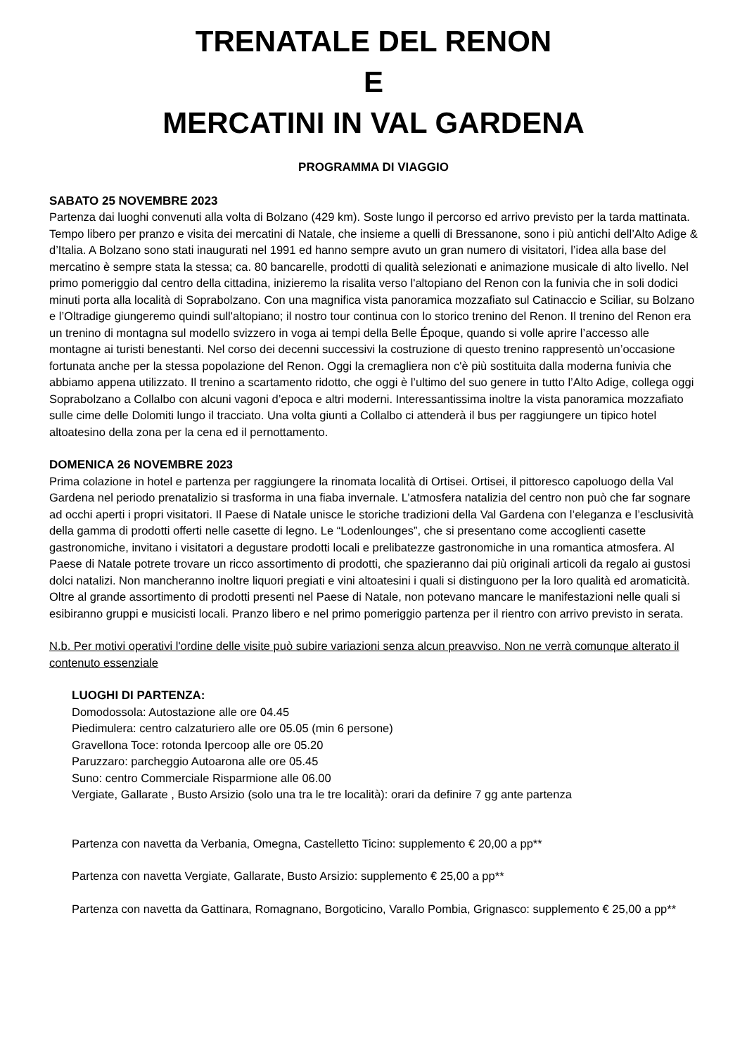TRENATALE DEL RENON
E
MERCATINI IN VAL GARDENA
PROGRAMMA DI VIAGGIO
SABATO 25 NOVEMBRE 2023
Partenza dai luoghi convenuti alla volta di Bolzano (429 km). Soste lungo il percorso ed arrivo previsto per la tarda mattinata. Tempo libero per pranzo e visita dei mercatini di Natale, che insieme a quelli di Bressanone, sono i più antichi dell’Alto Adige & d’Italia. A Bolzano sono stati inaugurati nel 1991 ed hanno sempre avuto un gran numero di visitatori, l’idea alla base del mercatino è sempre stata la stessa; ca. 80 bancarelle, prodotti di qualità selezionati e animazione musicale di alto livello. Nel primo pomeriggio dal centro della cittadina, inizieremo la risalita verso l'altopiano del Renon con la funivia che in soli dodici minuti porta alla località di Soprabolzano. Con una magnifica vista panoramica mozzafiato sul Catinaccio e Sciliar, su Bolzano e l’Oltradige giungeremo quindi sull'altopiano; il nostro tour continua con lo storico trenino del Renon. Il trenino del Renon era un trenino di montagna sul modello svizzero in voga ai tempi della Belle Époque, quando si volle aprire l’accesso alle montagne ai turisti benestanti. Nel corso dei decenni successivi la costruzione di questo trenino rappresentò un’occasione fortunata anche per la stessa popolazione del Renon. Oggi la cremagliera non c'è più sostituita dalla moderna funivia che abbiamo appena utilizzato. Il trenino a scartamento ridotto, che oggi è l’ultimo del suo genere in tutto l’Alto Adige, collega oggi Soprabolzano a Collalbo con alcuni vagoni d’epoca e altri moderni. Interessantissima inoltre la vista panoramica mozzafiato sulle cime delle Dolomiti lungo il tracciato. Una volta giunti a Collalbo ci attenderà il bus per raggiungere un tipico hotel altoatesino della zona per la cena ed il pernottamento.
DOMENICA 26 NOVEMBRE 2023
Prima colazione in hotel e partenza per raggiungere la rinomata località di Ortisei. Ortisei, il pittoresco capoluogo della Val Gardena nel periodo prenatalizio si trasforma in una fiaba invernale. L’atmosfera natalizia del centro non può che far sognare ad occhi aperti i propri visitatori. Il Paese di Natale unisce le storiche tradizioni della Val Gardena con l’eleganza e l’esclusività della gamma di prodotti offerti nelle casette di legno. Le “Lodenlounges”, che si presentano come accoglienti casette gastronomiche, invitano i visitatori a degustare prodotti locali e prelibatezze gastronomiche in una romantica atmosfera. Al Paese di Natale potrete trovare un ricco assortimento di prodotti, che spazieranno dai più originali articoli da regalo ai gustosi dolci natalizi. Non mancheranno inoltre liquori pregiati e vini altoatesini i quali si distinguono per la loro qualità ed aromaticità. Oltre al grande assortimento di prodotti presenti nel Paese di Natale, non potevano mancare le manifestazioni nelle quali si esibiranno gruppi e musicisti locali. Pranzo libero e nel primo pomeriggio partenza per il rientro con arrivo previsto in serata.
N.b. Per motivi operativi l'ordine delle visite può subire variazioni senza alcun preavviso. Non ne verrà comunque alterato il contenuto essenziale
LUOGHI DI PARTENZA:
Domodossola: Autostazione alle ore 04.45
Piedimulera: centro calzaturiero alle ore 05.05 (min 6 persone)
Gravellona Toce: rotonda Ipercoop alle ore 05.20
Paruzzaro: parcheggio Autoarona alle ore 05.45
Suno: centro Commerciale Risparmione alle 06.00
Vergiate, Gallarate , Busto Arsizio (solo una tra le tre località): orari da definire 7 gg ante partenza
Partenza con navetta da Verbania, Omegna, Castelletto Ticino: supplemento € 20,00 a pp**
Partenza con navetta Vergiate, Gallarate, Busto Arsizio: supplemento € 25,00 a pp**
Partenza con navetta da Gattinara, Romagnano, Borgoticino, Varallo Pombia, Grignasco: supplemento € 25,00 a pp**